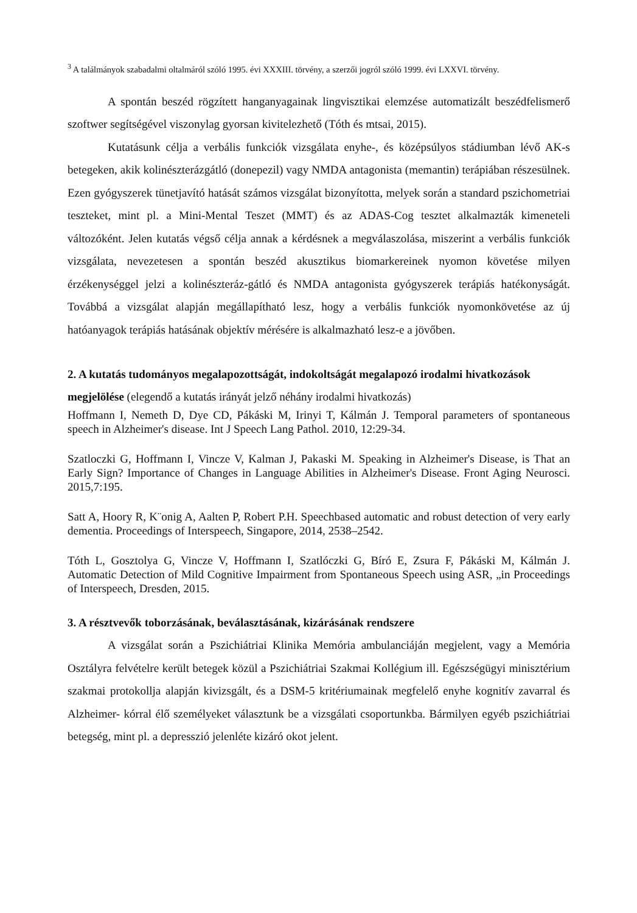<sup>3</sup> A találmányok szabadalmi oltalmáról szóló 1995. évi XXXIII. törvény, a szerzői jogról szóló 1999. évi LXXVI. törvény.
A spontán beszéd rögzített hanganyagainak lingvisztikai elemzése automatizált beszédfelismerő szoftwer segítségével viszonylag gyorsan kivitelezhető (Tóth és mtsai, 2015).
Kutatásunk célja a verbális funkciók vizsgálata enyhe-, és középsúlyos stádiumban lévő AK-s betegeken, akik kolinészterázgátló (donepezil) vagy NMDA antagonista (memantin) terápiában részesülnek. Ezen gyógyszerek tünetjavító hatását számos vizsgálat bizonyította, melyek során a standard pszichometriai teszteket, mint pl. a Mini-Mental Teszet (MMT) és az ADAS-Cog tesztet alkalmazták kimeneteli változóként. Jelen kutatás végső célja annak a kérdésnek a megválaszolása, miszerint a verbális funkciók vizsgálata, nevezetesen a spontán beszéd akusztikus biomarkereinek nyomon követése milyen érzékenységgel jelzi a kolinészteráz-gátló és NMDA antagonista gyógyszerek terápiás hatékonyságát. Továbbá a vizsgálat alapján megállapítható lesz, hogy a verbális funkciók nyomonkövetése az új hatóanyagok terápiás hatásának objektív mérésére is alkalmazható lesz-e a jövőben.
2. A kutatás tudományos megalapozottságát, indokoltságát megalapozó irodalmi hivatkozások megjelölése (elegendő a kutatás irányát jelző néhány irodalmi hivatkozás)
Hoffmann I, Nemeth D, Dye CD, Pákáski M, Irinyi T, Kálmán J. Temporal parameters of spontaneous speech in Alzheimer's disease. Int J Speech Lang Pathol. 2010, 12:29-34.
Szatloczki G, Hoffmann I, Vincze V, Kalman J, Pakaski M. Speaking in Alzheimer's Disease, is That an Early Sign? Importance of Changes in Language Abilities in Alzheimer's Disease. Front Aging Neurosci. 2015,7:195.
Satt A, Hoory R, K¨onig A, Aalten P, Robert P.H. Speechbased automatic and robust detection of very early dementia. Proceedings of Interspeech, Singapore, 2014, 2538–2542.
Tóth L, Gosztolya G, Vincze V, Hoffmann I, Szatlóczki G, Bíró E, Zsura F, Pákáski M, Kálmán J. Automatic Detection of Mild Cognitive Impairment from Spontaneous Speech using ASR, „in Proceedings of Interspeech, Dresden, 2015.
3. A résztvevők toborzásának, beválasztásának, kizárásának rendszere
A vizsgálat során a Pszichiátriai Klinika Memória ambulanciáján megjelent, vagy a Memória Osztályra felvételre került betegek közül a Pszichiátriai Szakmai Kollégium ill. Egészségügyi minisztérium szakmai protokollja alapján kivizsgált, és a DSM-5 kritériumainak megfelelő enyhe kognitív zavarral és Alzheimer- kórral élő személyeket választunk be a vizsgálati csoportunkba. Bármilyen egyéb pszichiátriai betegség, mint pl. a depresszió jelenléte kizáró okot jelent.